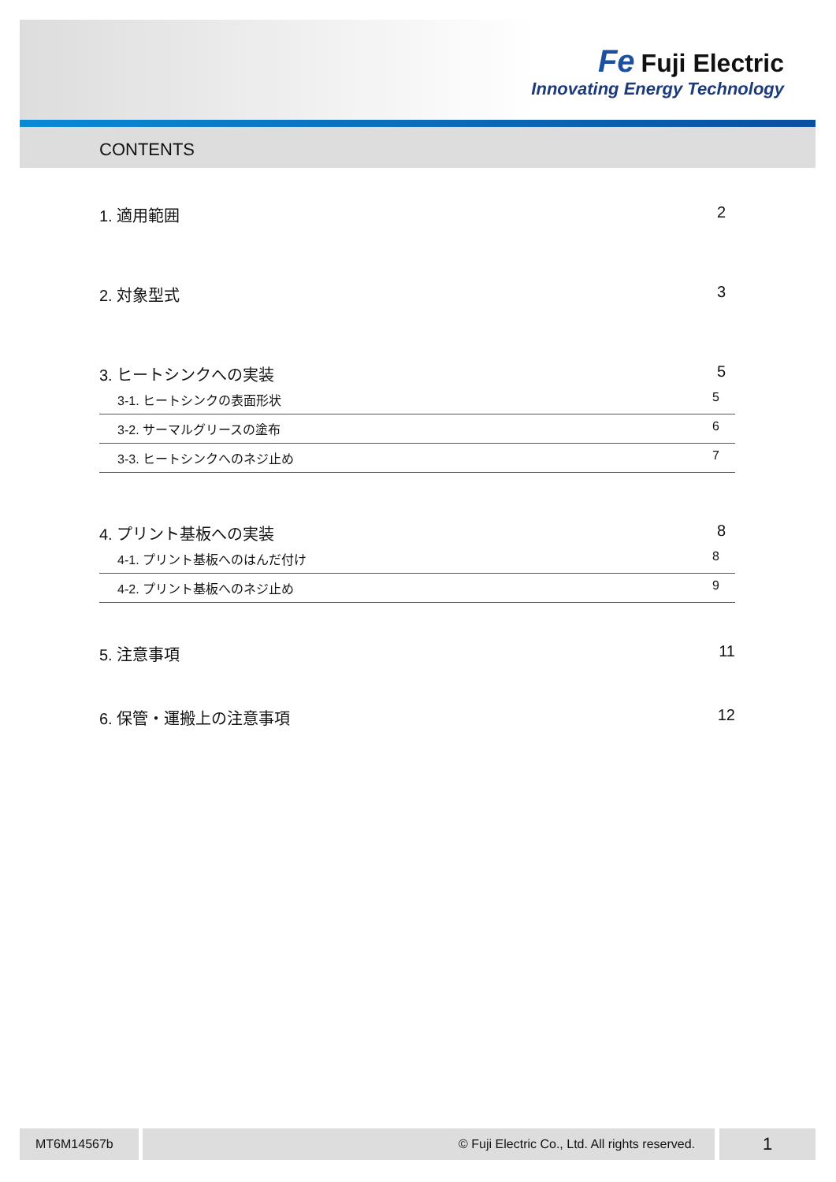Fe Fuji Electric
Innovating Energy Technology
CONTENTS
1. 適用範囲 2
2. 対象型式 3
3. ヒートシンクへの実装 5
3-1. ヒートシンクの表面形状 5
3-2. サーマルグリースの塗布 6
3-3. ヒートシンクへのネジ止め 7
4. プリント基板への実装 8
4-1. プリント基板へのはんだ付け 8
4-2. プリント基板へのネジ止め 9
5. 注意事項 11
6. 保管・運搬上の注意事項 12
MT6M14567b © Fuji Electric Co., Ltd. All rights reserved. 1